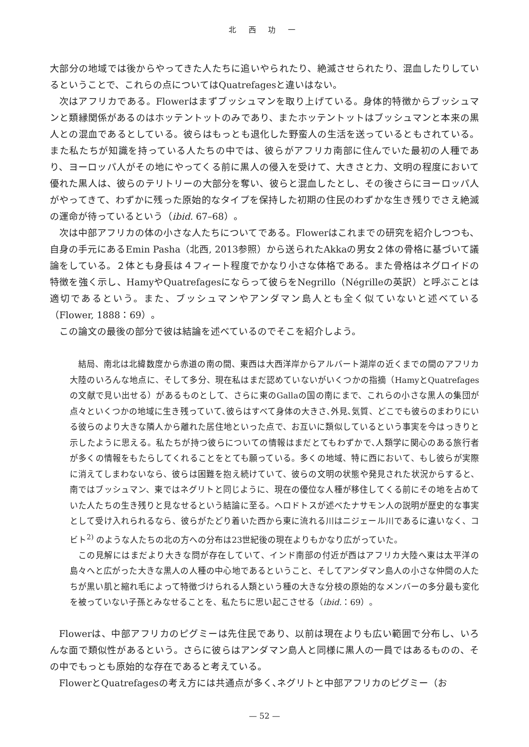北 西 功 一
大部分の地域では後からやってきた人たちに追いやられたり、絶滅させられたり、混血したりしているということで、これらの点についてはQuatrefagesと違いはない。
次はアフリカである。Flowerはまずブッシュマンを取り上げている。身体的特徴からブッシュマンと類縁関係があるのはホッテントットのみであり、またホッテントットはブッシュマンと本来の黒人との混血であるとしている。彼らはもっとも退化した野蛮人の生活を送っているともされている。また私たちが知識を持っている人たちの中では、彼らがアフリカ南部に住んでいた最初の人種であり、ヨーロッパ人がその地にやってくる前に黒人の侵入を受けて、大きさと力、文明の程度において優れた黒人は、彼らのテリトリーの大部分を奪い、彼らと混血したとし、その後さらにヨーロッパ人がやってきて、わずかに残った原始的なタイプを保持した初期の住民のわずかな生き残りでさえ絶滅の運命が待っているという（ibid. 67–68）。
次は中部アフリカの体の小さな人たちについてである。Flowerはこれまでの研究を紹介しつつも、自身の手元にあるEmin Pasha（北西, 2013参照）から送られたAkkaの男女２体の骨格に基づいて議論をしている。２体とも身長は４フィート程度でかなり小さな体格である。また骨格はネグロイドの特徴を強く示し、HamyやQuatrefagesにならって彼らをNegrillo（Négrilleの英訳）と呼ぶことは適切であるという。また、ブッシュマンやアンダマン島人とも全く似ていないと述べている（Flower, 1888：69）。
この論文の最後の部分で彼は結論を述べているのでそこを紹介しよう。
結局、南北は北緯数度から赤道の南の間、東西は大西洋岸からアルバート湖岸の近くまでの間のアフリカ大陸のいろんな地点に、そして多分、現在私はまだ認めていないがいくつかの指摘（HamyとQuatrefagesの文献で見い出せる）があるものとして、さらに東のGallaの国の南にまで、これらの小さな黒人の集団が点々といくつかの地域に生き残っていて､彼らはすべて身体の大きさ､外見､気質、どこでも彼らのまわりにいる彼らのより大きな隣人から離れた居住地といった点で、お互いに類似しているという事実を今はっきりと示したように思える。私たちが持つ彼らについての情報はまだとてもわずかで､人類学に関心のある旅行者が多くの情報をもたらしてくれることをとても願っている。多くの地域、特に西において、もし彼らが実際に消えてしまわないなら、彼らは困難を抱え続けていて、彼らの文明の状態や発見された状況からすると、南ではブッシュマン、東ではネグリトと同じように、現在の優位な人種が移住してくる前にその地を占めていた人たちの生き残りと見なせるという結論に至る。ヘロドトスが述べたナサモン人の説明が歴史的な事実として受け入れられるなら、彼らがたどり着いた西から東に流れる川はニジェール川であるに違いなく、コビト<sup>2)</sup> のような人たちの北の方への分布は23世紀後の現在よりもかなり広がっていた。
この見解にはまだより大きな問が存在していて、インド南部の付近が西はアフリカ大陸へ東は太平洋の島々へと広がった大きな黒人の人種の中心地であるということ、そしてアンダマン島人の小さな仲間の人たちが黒い肌と縮れ毛によって特徴づけられる人類という種の大きな分枝の原始的なメンバーの多分最も変化を被っていない子孫とみなせることを、私たちに思い起こさせる（ibid.：69）。
Flowerは、中部アフリカのピグミーは先住民であり、以前は現在よりも広い範囲で分布し、いろんな面で類似性があるという。さらに彼らはアンダマン島人と同様に黒人の一員ではあるものの、その中でもっとも原始的な存在であると考えている。
FlowerとQuatrefagesの考え方には共通点が多く､ネグリトと中部アフリカのピグミー（お
— 52 —